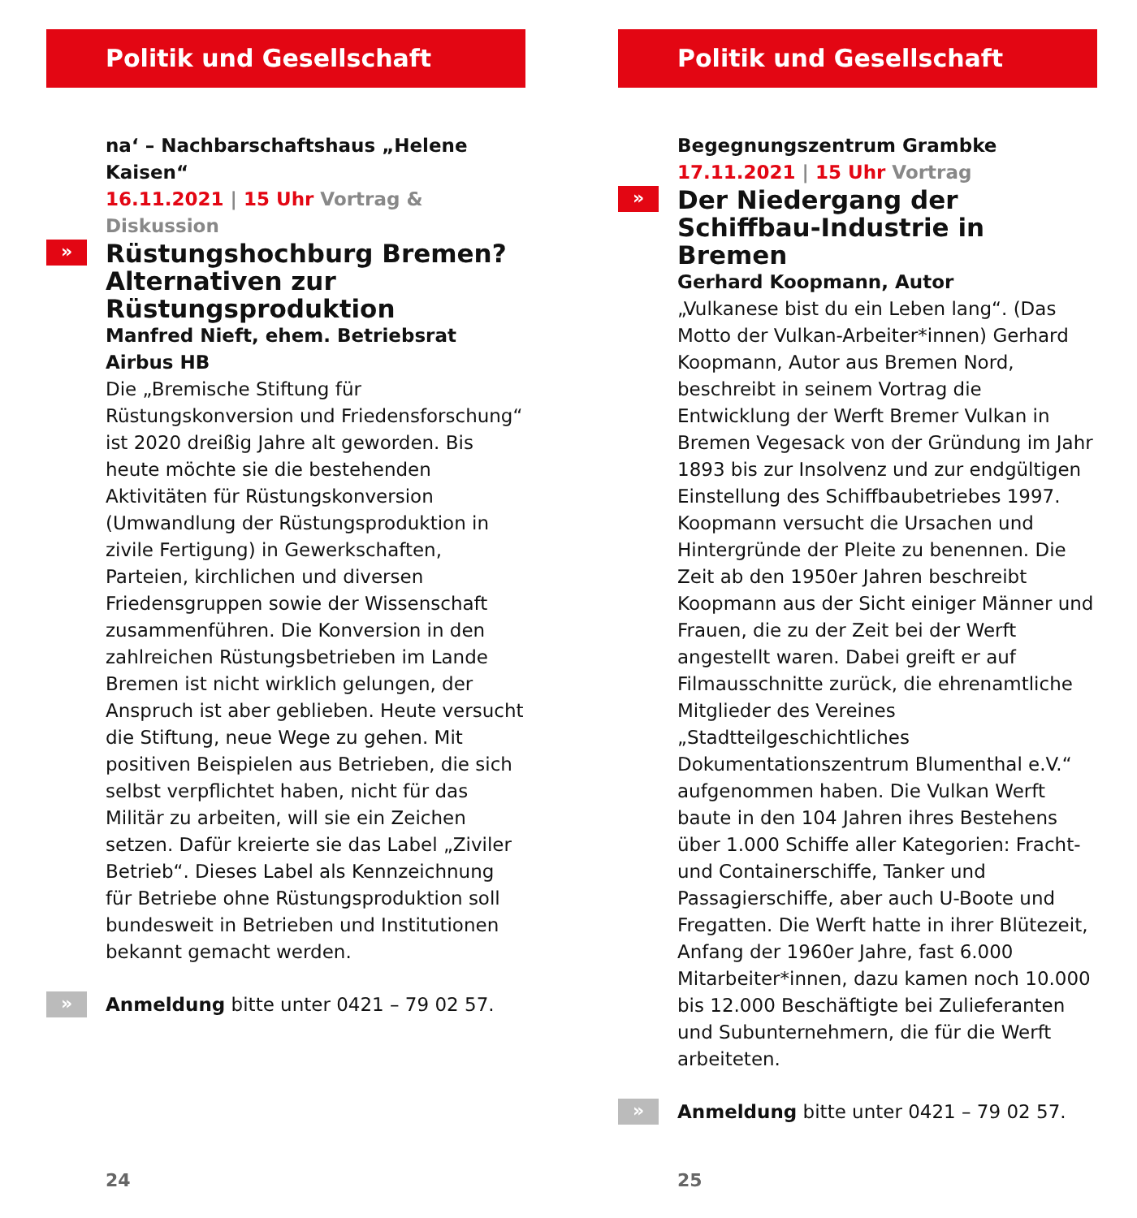Politik und Gesellschaft
na‘ – Nachbarschaftshaus „Helene Kaisen“
16.11.2021 | 15 Uhr Vortrag & Diskussion
» Rüstungshochburg Bremen?
Alternativen zur Rüstungsproduktion
Manfred Nieft, ehem. Betriebsrat Airbus HB
Die „Bremische Stiftung für Rüstungskonversion und Friedensforschung“ ist 2020 dreißig Jahre alt geworden. Bis heute möchte sie die bestehenden Aktivitäten für Rüstungskonversion (Umwandlung der Rüstungsproduktion in zivile Fertigung) in Gewerkschaften, Parteien, kirchlichen und diversen Friedensgruppen sowie der Wissenschaft zusammenführen. Die Konversion in den zahlreichen Rüstungsbetrieben im Lande Bremen ist nicht wirklich gelungen, der Anspruch ist aber geblieben. Heute versucht die Stiftung, neue Wege zu gehen. Mit positiven Beispielen aus Betrieben, die sich selbst verpflichtet haben, nicht für das Militär zu arbeiten, will sie ein Zeichen setzen. Dafür kreierte sie das Label „Ziviler Betrieb“. Dieses Label als Kennzeichnung für Betriebe ohne Rüstungsproduktion soll bundesweit in Betrieben und Institutionen bekannt gemacht werden.
» Anmeldung bitte unter 0421 – 79 02 57.
24
Politik und Gesellschaft
Begegnungszentrum Grambke
17.11.2021 | 15 Uhr Vortrag
» Der Niedergang der
Schiffbau-Industrie in Bremen
Gerhard Koopmann, Autor
„Vulkanese bist du ein Leben lang“. (Das Motto der Vulkan-Arbeiter*innen) Gerhard Koopmann, Autor aus Bremen Nord, beschreibt in seinem Vortrag die Entwicklung der Werft Bremer Vulkan in Bremen Vegesack von der Gründung im Jahr 1893 bis zur Insolvenz und zur endgültigen Einstellung des Schiffbaubetriebes 1997. Koopmann versucht die Ursachen und Hintergründe der Pleite zu benennen. Die Zeit ab den 1950er Jahren beschreibt Koopmann aus der Sicht einiger Männer und Frauen, die zu der Zeit bei der Werft angestellt waren. Dabei greift er auf Filmausschnitte zurück, die ehrenamtliche Mitglieder des Vereines „Stadtteilgeschichtliches Dokumentationszentrum Blumenthal e.V.“ aufgenommen haben. Die Vulkan Werft baute in den 104 Jahren ihres Bestehens über 1.000 Schiffe aller Kategorien: Fracht- und Containerschiffe, Tanker und Passagierschiffe, aber auch U-Boote und Fregatten. Die Werft hatte in ihrer Blütezeit, Anfang der 1960er Jahre, fast 6.000 Mitarbeiter*innen, dazu kamen noch 10.000 bis 12.000 Beschäftigte bei Zulieferanten und Subunternehmern, die für die Werft arbeiteten.
» Anmeldung bitte unter 0421 – 79 02 57.
25